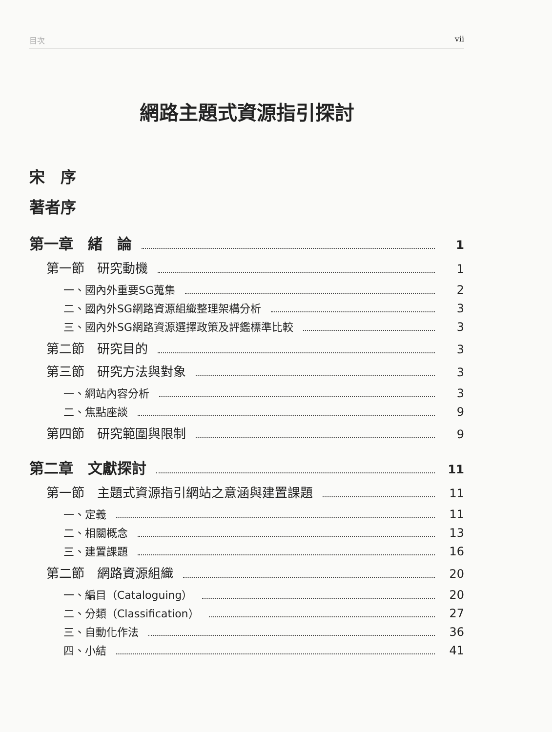目次 vii
網路主題式資源指引探討
宋　序
著者序
第一章　緒　論 1
第一節　研究動機 1
一、國內外重要SG蒐集 2
二、國內外SG網路資源組織整理架構分析 3
三、國內外SG網路資源選擇政策及評鑑標準比較 3
第二節　研究目的 3
第三節　研究方法與對象 3
一、網站內容分析 3
二、焦點座談 9
第四節　研究範圍與限制 9
第二章　文獻探討 11
第一節　主題式資源指引網站之意涵與建置課題 11
一、定義 11
二、相關概念 13
三、建置課題 16
第二節　網路資源組織 20
一、編目（Cataloguing） 20
二、分類（Classification） 27
三、自動化作法 36
四、小結 41